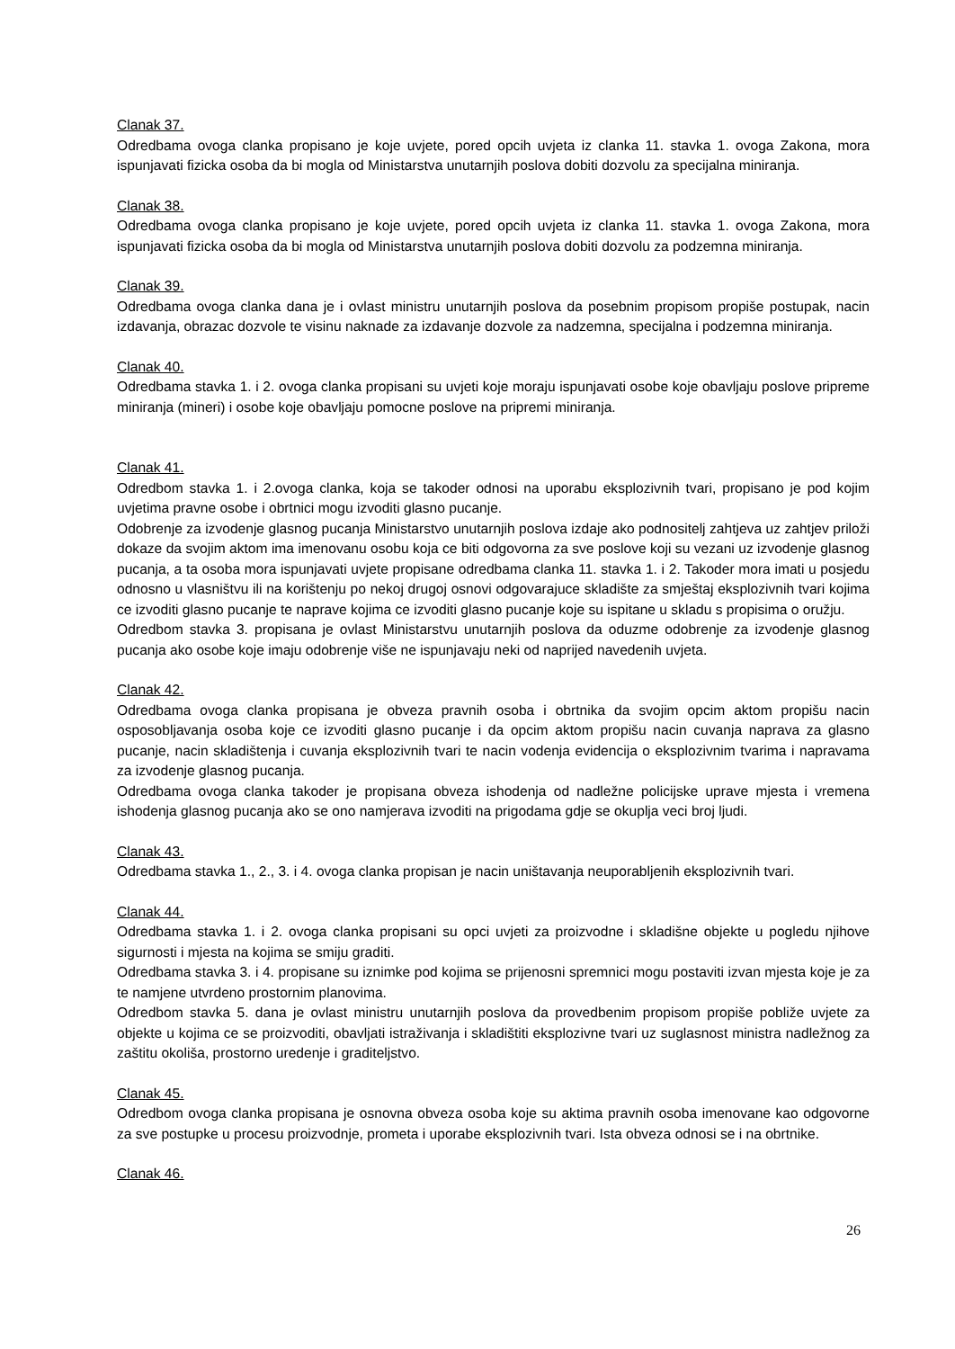Clanak 37.
Odredbama ovoga clanka propisano je koje uvjete, pored opcih uvjeta iz clanka 11. stavka 1. ovoga Zakona, mora ispunjavati fizicka osoba da bi mogla od Ministarstva unutarnjih poslova dobiti dozvolu za specijalna miniranja.
Clanak 38.
Odredbama ovoga clanka propisano je koje uvjete, pored opcih uvjeta iz clanka 11. stavka 1. ovoga Zakona, mora ispunjavati fizicka osoba da bi mogla od Ministarstva unutarnjih poslova dobiti dozvolu za podzemna miniranja.
Clanak 39.
Odredbama ovoga clanka dana je i ovlast ministru unutarnjih poslova da posebnim propisom propiše postupak, nacin izdavanja, obrazac dozvole te visinu naknade za izdavanje dozvole za nadzemna, specijalna i podzemna miniranja.
Clanak 40.
Odredbama stavka 1. i 2. ovoga clanka propisani su uvjeti koje moraju ispunjavati osobe koje obavljaju poslove pripreme miniranja (mineri) i osobe koje obavljaju pomocne poslove na pripremi miniranja.
Clanak 41.
Odredbom stavka 1. i 2.ovoga clanka, koja se takoder odnosi na uporabu eksplozivnih tvari, propisano je pod kojim uvjetima pravne osobe i obrtnici mogu izvoditi glasno pucanje.
Odobrenje za izvodenje glasnog pucanja Ministarstvo unutarnjih poslova izdaje ako podnositelj zahtjeva uz zahtjev priloži dokaze da svojim aktom ima imenovanu osobu koja ce biti odgovorna za sve poslove koji su vezani uz izvodenje glasnog pucanja, a ta osoba mora ispunjavati uvjete propisane odredbama clanka 11. stavka 1. i 2. Takoder mora imati u posjedu odnosno u vlasništvu ili na korištenju po nekoj drugoj osnovi odgovarajuce skladište za smještaj eksplozivnih tvari kojima ce izvoditi glasno pucanje te naprave kojima ce izvoditi glasno pucanje koje su ispitane u skladu s propisima o oružju.
Odredbom stavka 3. propisana je ovlast Ministarstvu unutarnjih poslova da oduzme odobrenje za izvodenje glasnog pucanja ako osobe koje imaju odobrenje više ne ispunjavaju neki od naprijed navedenih uvjeta.
Clanak 42.
Odredbama ovoga clanka propisana je obveza pravnih osoba i obrtnika da svojim opcim aktom propišu nacin osposobljavanja osoba koje ce izvoditi glasno pucanje i da opcim aktom propišu nacin cuvanja naprava za glasno pucanje, nacin skladištenja i cuvanja eksplozivnih tvari te nacin vodenja evidencija o eksplozivnim tvarima i napravama za izvodenje glasnog pucanja.
Odredbama ovoga clanka takoder je propisana obveza ishodenja od nadležne policijske uprave mjesta i vremena ishodenja glasnog pucanja ako se ono namjerava izvoditi na prigodama gdje se okuplja veci broj ljudi.
Clanak 43.
Odredbama stavka 1., 2., 3. i 4. ovoga clanka propisan je nacin uništavanja neuporabljenih eksplozivnih tvari.
Clanak 44.
Odredbama stavka 1. i 2. ovoga clanka propisani su opci uvjeti za proizvodne i skladišne objekte u pogledu njihove sigurnosti i mjesta na kojima se smiju graditi.
Odredbama stavka 3. i 4. propisane su iznimke pod kojima se prijenosni spremnici mogu postaviti izvan mjesta koje je za te namjene utvrdeno prostornim planovima.
Odredbom stavka 5. dana je ovlast ministru unutarnjih poslova da provedbenim propisom propiše pobliže uvjete za objekte u kojima ce se proizvoditi, obavljati istraživanja i skladištiti eksplozivne tvari uz suglasnost ministra nadležnog za zaštitu okoliša, prostorno uredenje i graditeljstvo.
Clanak 45.
Odredbom ovoga clanka propisana je osnovna obveza osoba koje su aktima pravnih osoba imenovane kao odgovorne za sve postupke u procesu proizvodnje, prometa i uporabe eksplozivnih tvari. Ista obveza odnosi se i na obrtnike.
Clanak 46.
26